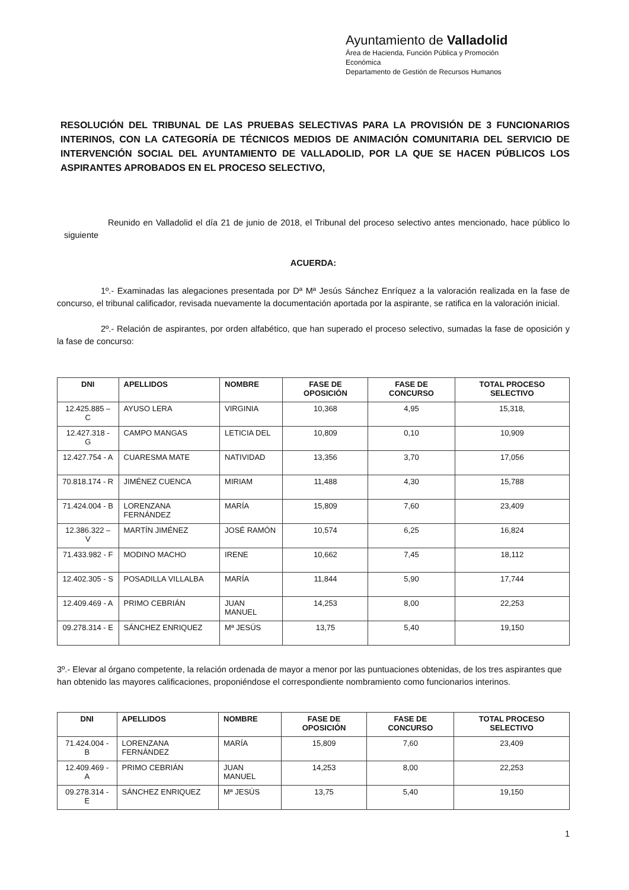Ayuntamiento de Valladolid
Área de Hacienda, Función Pública y Promoción
Económica
Departamento de Gestión de Recursos Humanos
RESOLUCIÓN DEL TRIBUNAL DE LAS PRUEBAS SELECTIVAS PARA LA PROVISIÓN DE 3 FUNCIONARIOS INTERINOS, CON LA CATEGORÍA DE TÉCNICOS MEDIOS DE ANIMACIÓN COMUNITARIA DEL SERVICIO DE INTERVENCIÓN SOCIAL DEL AYUNTAMIENTO DE VALLADOLID, POR LA QUE SE HACEN PÚBLICOS LOS ASPIRANTES APROBADOS EN EL PROCESO SELECTIVO,
Reunido en Valladolid el día 21 de junio de 2018, el Tribunal del proceso selectivo antes mencionado, hace público lo siguiente
ACUERDA:
1º.- Examinadas las alegaciones presentada por Dª Mª Jesús Sánchez Enríquez a la valoración realizada en la fase de concurso, el tribunal calificador, revisada nuevamente la documentación aportada por la aspirante, se ratifica en la valoración inicial.
2º.- Relación de aspirantes, por orden alfabético, que han superado el proceso selectivo, sumadas la fase de oposición y la fase de concurso:
| DNI | APELLIDOS | NOMBRE | FASE DE OPOSICIÓN | FASE DE CONCURSO | TOTAL PROCESO SELECTIVO |
| --- | --- | --- | --- | --- | --- |
| 12.425.885 – C | AYUSO LERA | VIRGINIA | 10,368 | 4,95 | 15,318, |
| 12.427.318 - G | CAMPO MANGAS | LETICIA DEL | 10,809 | 0,10 | 10,909 |
| 12.427.754 - A | CUARESMA MATE | NATIVIDAD | 13,356 | 3,70 | 17,056 |
| 70.818.174 - R | JIMÉNEZ CUENCA | MIRIAM | 11,488 | 4,30 | 15,788 |
| 71.424.004 - B | LORENZANA FERNÁNDEZ | MARÍA | 15,809 | 7,60 | 23,409 |
| 12.386.322 – V | MARTÍN JIMÉNEZ | JOSÉ RAMÓN | 10,574 | 6,25 | 16,824 |
| 71.433.982 - F | MODINO MACHO | IRENE | 10,662 | 7,45 | 18,112 |
| 12.402.305 - S | POSADILLA VILLALBA | MARÍA | 11,844 | 5,90 | 17,744 |
| 12.409.469 - A | PRIMO CEBRIÁN | JUAN MANUEL | 14,253 | 8,00 | 22,253 |
| 09.278.314 - E | SÁNCHEZ ENRIQUEZ | Mª JESÚS | 13,75 | 5,40 | 19,150 |
3º.- Elevar al órgano competente, la relación ordenada de mayor a menor por las puntuaciones obtenidas, de los tres aspirantes que han obtenido las mayores calificaciones, proponiéndose el correspondiente nombramiento como funcionarios interinos.
| DNI | APELLIDOS | NOMBRE | FASE DE OPOSICIÓN | FASE DE CONCURSO | TOTAL PROCESO SELECTIVO |
| --- | --- | --- | --- | --- | --- |
| 71.424.004 - B | LORENZANA FERNÁNDEZ | MARÍA | 15,809 | 7,60 | 23,409 |
| 12.409.469 - A | PRIMO CEBRIÁN | JUAN MANUEL | 14,253 | 8,00 | 22,253 |
| 09.278.314 - E | SÁNCHEZ ENRIQUEZ | Mª JESÚS | 13,75 | 5,40 | 19,150 |
1